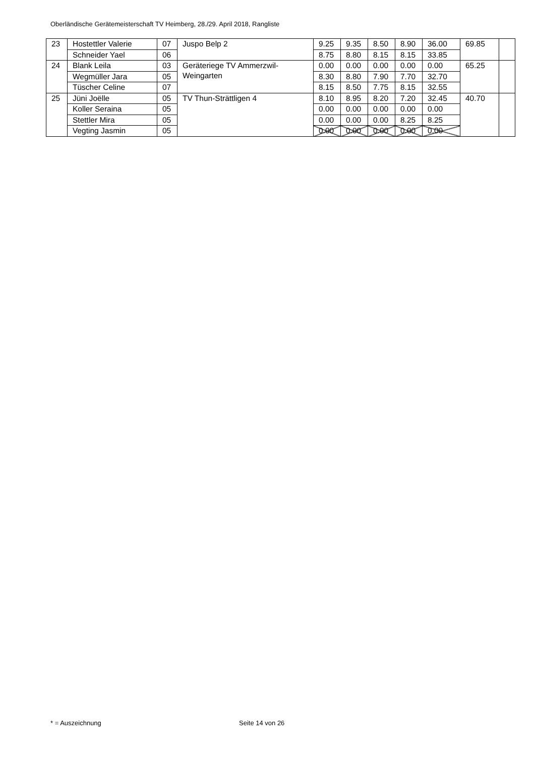Oberländische Gerätemeisterschaft TV Heimberg, 28./29. April 2018, Rangliste
| 23 | Hostettler Valerie | 07 | Juspo Belp 2 | 9.25 | 9.35 | 8.50 | 8.90 | 36.00 | 69.85 | |
| | Schneider Yael | 06 | | 8.75 | 8.80 | 8.15 | 8.15 | 33.85 | | |
| 24 | Blank Leila | 03 | Geräteriege TV Ammerzwil- Weingarten | 0.00 | 0.00 | 0.00 | 0.00 | 0.00 | 65.25 | |
| | Wegmüller Jara | 05 | | 8.30 | 8.80 | 7.90 | 7.70 | 32.70 | | |
| | Tüscher Celine | 07 | | 8.15 | 8.50 | 7.75 | 8.15 | 32.55 | | |
| 25 | Jüni Joëlle | 05 | TV Thun-Strättligen 4 | 8.10 | 8.95 | 8.20 | 7.20 | 32.45 | 40.70 | |
| | Koller Seraina | 05 | | 0.00 | 0.00 | 0.00 | 0.00 | 0.00 | | |
| | Stettler Mira | 05 | | 0.00 | 0.00 | 0.00 | 8.25 | 8.25 | | |
| | Vegting Jasmin | 05 | | 0.00 | 0.00 | 0.00 | 0.00 | 0.00 | | |
* = Auszeichnung Seite 14 von 26